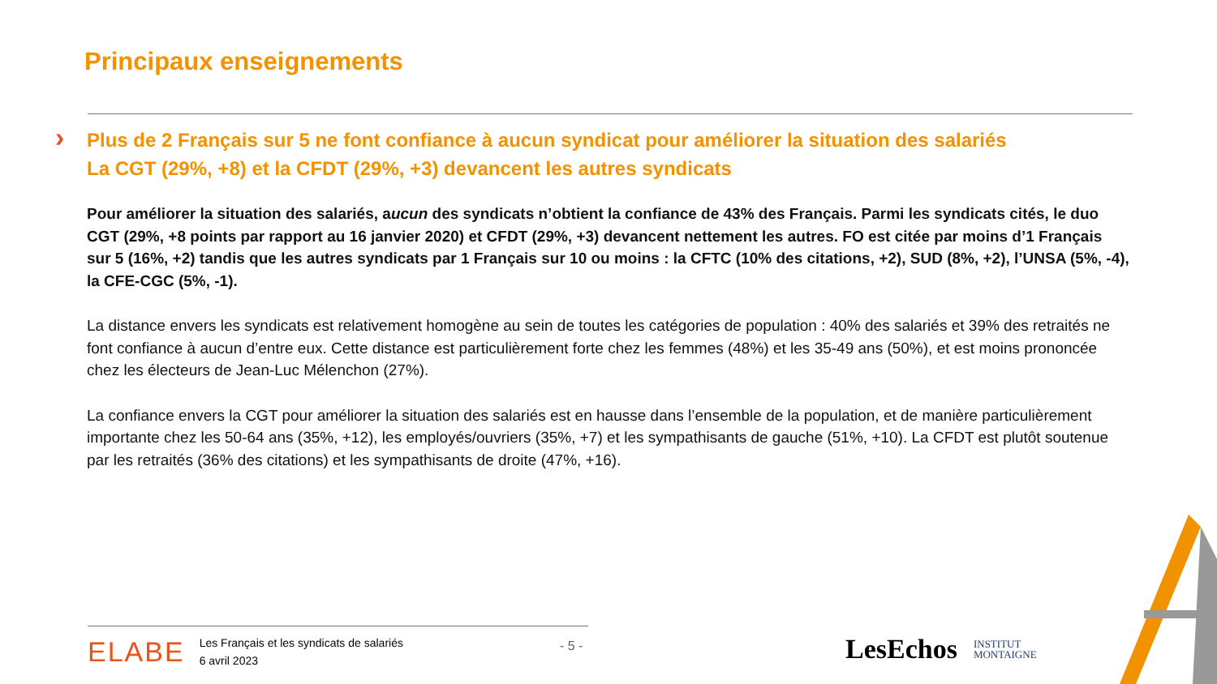Principaux enseignements
›
Plus de 2 Français sur 5 ne font confiance à aucun syndicat pour améliorer la situation des salariés
La CGT (29%, +8) et la CFDT (29%, +3) devancent les autres syndicats
Pour améliorer la situation des salariés, aucun des syndicats n’obtient la confiance de 43% des Français. Parmi les syndicats cités, le duo CGT (29%, +8 points par rapport au 16 janvier 2020) et CFDT (29%, +3) devancent nettement les autres. FO est citée par moins d’1 Français sur 5 (16%, +2) tandis que les autres syndicats par 1 Français sur 10 ou moins : la CFTC (10% des citations, +2), SUD (8%, +2), l’UNSA (5%, -4), la CFE-CGC (5%, -1).
La distance envers les syndicats est relativement homogène au sein de toutes les catégories de population : 40% des salariés et 39% des retraités ne font confiance à aucun d’entre eux. Cette distance est particulièrement forte chez les femmes (48%) et les 35-49 ans (50%), et est moins prononcée chez les électeurs de Jean-Luc Mélenchon (27%).
La confiance envers la CGT pour améliorer la situation des salariés est en hausse dans l’ensemble de la population, et de manière particulièrement importante chez les 50-64 ans (35%, +12), les employés/ouvriers (35%, +7) et les sympathisants de gauche (51%, +10). La CFDT est plutôt soutenue par les retraités (36% des citations) et les sympathisants de droite (47%, +16).
ELABE Les Français et les syndicats de salariés
6 avril 2023
- 5 -
LesEchos INSTITUT
MONTAIGNE